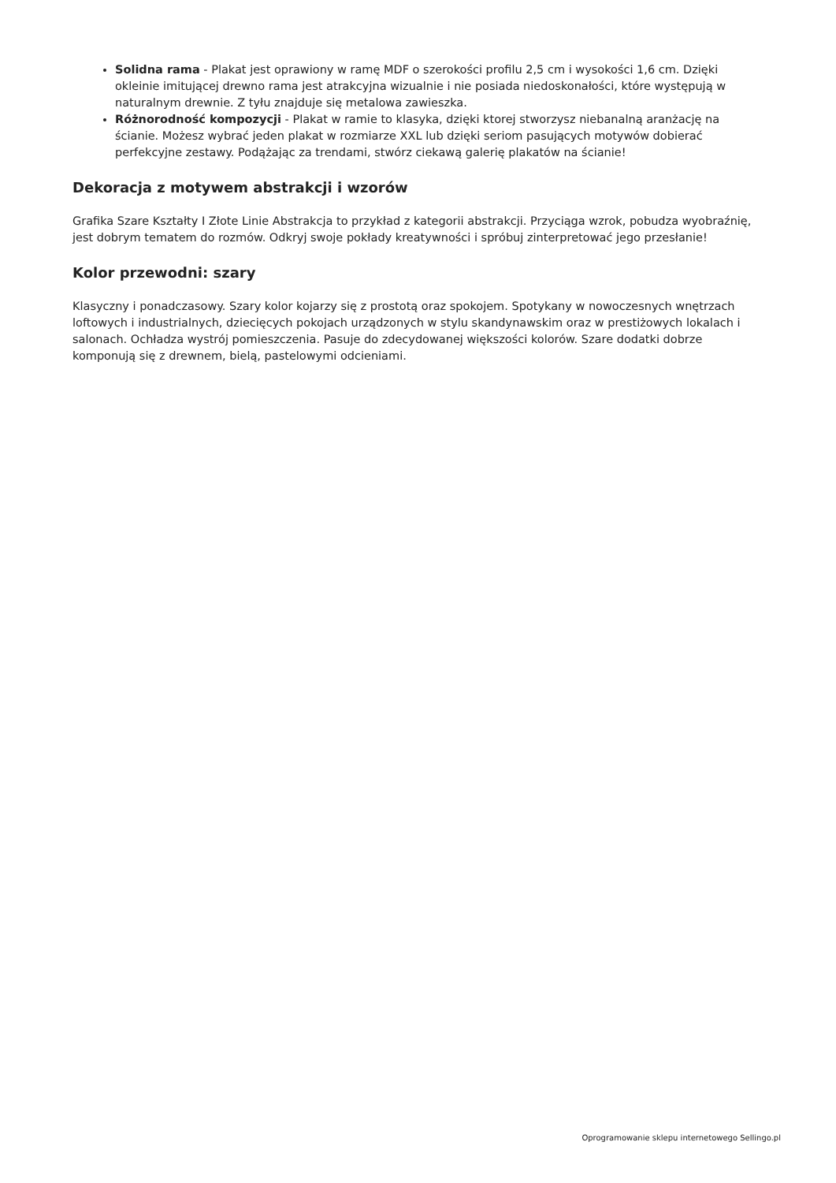Solidna rama - Plakat jest oprawiony w ramę MDF o szerokości profilu 2,5 cm i wysokości 1,6 cm. Dzięki okleinie imitującej drewno rama jest atrakcyjna wizualnie i nie posiada niedoskonałości, które występują w naturalnym drewnie. Z tyłu znajduje się metalowa zawieszka.
Różnorodność kompozycji - Plakat w ramie to klasyka, dzięki ktorej stworzysz niebanalną aranżację na ścianie. Możesz wybrać jeden plakat w rozmiarze XXL lub dzięki seriom pasujących motywów dobierać perfekcyjne zestawy. Podążając za trendami, stwórz ciekawą galerię plakatów na ścianie!
Dekoracja z motywem abstrakcji i wzorów
Grafika Szare Kształty I Złote Linie Abstrakcja to przykład z kategorii abstrakcji. Przyciąga wzrok, pobudza wyobraźnię, jest dobrym tematem do rozmów. Odkryj swoje pokłady kreatywności i spróbuj zinterpretować jego przesłanie!
Kolor przewodni: szary
Klasyczny i ponadczasowy. Szary kolor kojarzy się z prostotą oraz spokojem. Spotykany w nowoczesnych wnętrzach loftowych i industrialnych, dziecięcych pokojach urządzonych w stylu skandynawskim oraz w prestiżowych lokalach i salonach. Ochładza wystrój pomieszczenia. Pasuje do zdecydowanej większości kolorów. Szare dodatki dobrze komponują się z drewnem, bielą, pastelowymi odcieniami.
Oprogramowanie sklepu internetowego Sellingo.pl